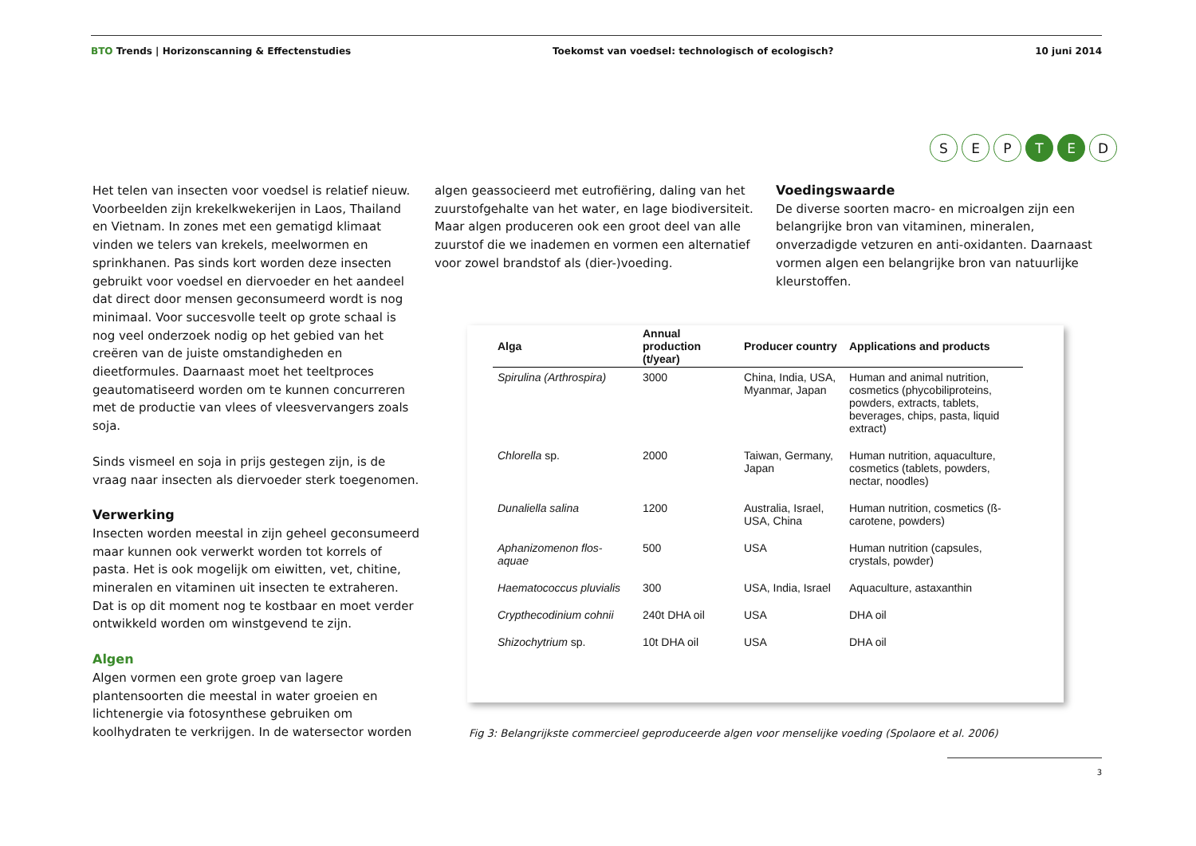BTO Trends | Horizonscanning & Effectenstudies Toekomst van voedsel: technologisch of ecologisch? 10 juni 2014
S E P T E D
Het telen van insecten voor voedsel is relatief nieuw. Voorbeelden zijn krekelkwekerijen in Laos, Thailand en Vietnam. In zones met een gematigd klimaat vinden we telers van krekels, meelwormen en sprinkhanen. Pas sinds kort worden deze insecten gebruikt voor voedsel en diervoeder en het aandeel dat direct door mensen geconsumeerd wordt is nog minimaal. Voor succesvolle teelt op grote schaal is nog veel onderzoek nodig op het gebied van het creëren van de juiste omstandigheden en dieetformules. Daarnaast moet het teeltproces geautomatiseerd worden om te kunnen concurreren met de productie van vlees of vleesvervangers zoals soja.
Sinds vismeel en soja in prijs gestegen zijn, is de vraag naar insecten als diervoeder sterk toegenomen.
Verwerking
Insecten worden meestal in zijn geheel geconsumeerd maar kunnen ook verwerkt worden tot korrels of pasta. Het is ook mogelijk om eiwitten, vet, chitine, mineralen en vitaminen uit insecten te extraheren. Dat is op dit moment nog te kostbaar en moet verder ontwikkeld worden om winstgevend te zijn.
Algen
Algen vormen een grote groep van lagere plantensoorten die meestal in water groeien en lichtenergie via fotosynthese gebruiken om koolhydraten te verkrijgen. In de watersector worden
algen geassocieerd met eutrofiëring, daling van het zuurstofgehalte van het water, en lage biodiversiteit. Maar algen produceren ook een groot deel van alle zuurstof die we inademen en vormen een alternatief voor zowel brandstof als (dier-)voeding.
Voedingswaarde
De diverse soorten macro- en microalgen zijn een belangrijke bron van vitaminen, mineralen, onverzadigde vetzuren en anti-oxidanten. Daarnaast vormen algen een belangrijke bron van natuurlijke kleurstoffen.
| Alga | Annual production (t/year) | Producer country | Applications and products |
| --- | --- | --- | --- |
| Spirulina (Arthrospira) | 3000 | China, India, USA, Myanmar, Japan | Human and animal nutrition, cosmetics (phycobiliproteins, powders, extracts, tablets, beverages, chips, pasta, liquid extract) |
| Chlorella sp. | 2000 | Taiwan, Germany, Japan | Human nutrition, aquaculture, cosmetics (tablets, powders, nectar, noodles) |
| Dunaliella salina | 1200 | Australia, Israel, USA, China | Human nutrition, cosmetics (ß-carotene, powders) |
| Aphanizomenon flos-aquae | 500 | USA | Human nutrition (capsules, crystals, powder) |
| Haematococcus pluvialis | 300 | USA, India, Israel | Aquaculture, astaxanthin |
| Crypthecodinium cohnii | 240t DHA oil | USA | DHA oil |
| Shizochytrium sp. | 10t DHA oil | USA | DHA oil |
Fig 3: Belangrijkste commercieel geproduceerde algen voor menselijke voeding (Spolaore et al. 2006)
3